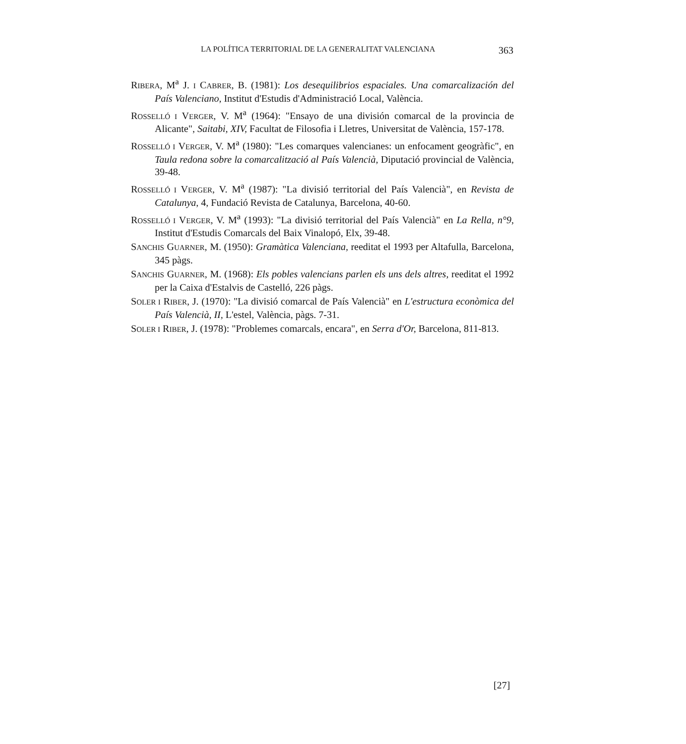LA POLÍTICA TERRITORIAL DE LA GENERALITAT VALENCIANA 363
RIBERA, M<sup>a</sup> J. I CABRER, B. (1981): Los desequilibrios espaciales. Una comarcalización del País Valenciano, Institut d'Estudis d'Administració Local, València.
ROSSELLÓ I VERGER, V. M<sup>a</sup> (1964): "Ensayo de una división comarcal de la provincia de Alicante", Saitabi, XIV, Facultat de Filosofia i Lletres, Universitat de València, 157-178.
ROSSELLÓ I VERGER, V. M<sup>a</sup> (1980): "Les comarques valencianes: un enfocament geogràfic", en Taula redona sobre la comarcalització al País Valencià, Diputació provincial de València, 39-48.
ROSSELLÓ I VERGER, V. M<sup>a</sup> (1987): "La divisió territorial del País Valencià", en Revista de Catalunya, 4, Fundació Revista de Catalunya, Barcelona, 40-60.
ROSSELLÓ I VERGER, V. M<sup>a</sup> (1993): "La divisió territorial del País Valencià" en La Rella, n°9, Institut d'Estudis Comarcals del Baix Vinalopó, Elx, 39-48.
SANCHIS GUARNER, M. (1950): Gramàtica Valenciana, reeditat el 1993 per Altafulla, Barcelona, 345 pàgs.
SANCHIS GUARNER, M. (1968): Els pobles valencians parlen els uns dels altres, reeditat el 1992 per la Caixa d'Estalvis de Castelló, 226 pàgs.
SOLER I RIBER, J. (1970): "La divisió comarcal de País Valencià" en L'estructura econòmica del País Valencià, II, L'estel, València, pàgs. 7-31.
SOLER I RIBER, J. (1978): "Problemes comarcals, encara", en Serra d'Or, Barcelona, 811-813.
[27]